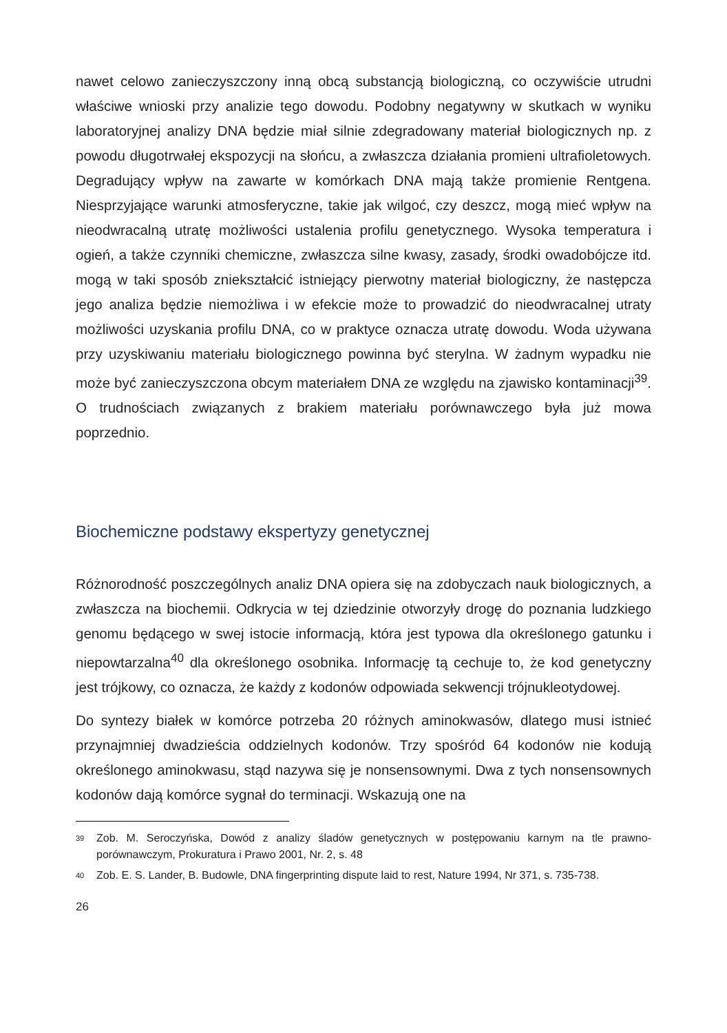nawet celowo zanieczyszczony inną obcą substancją biologiczną, co oczywiście utrudni właściwe wnioski przy analizie tego dowodu. Podobny negatywny w skutkach w wyniku laboratoryjnej analizy DNA będzie miał silnie zdegradowany materiał biologicznych np. z powodu długotrwałej ekspozycji na słońcu, a zwłaszcza działania promieni ultrafioletowych. Degradujący wpływ na zawarte w komórkach DNA mają także promienie Rentgena. Niesprzyjające warunki atmosferyczne, takie jak wilgoć, czy deszcz, mogą mieć wpływ na nieodwracalną utratę możliwości ustalenia profilu genetycznego. Wysoka temperatura i ogień, a także czynniki chemiczne, zwłaszcza silne kwasy, zasady, środki owadobójcze itd. mogą w taki sposób zniekształcić istniejący pierwotny materiał biologiczny, że następcza jego analiza będzie niemożliwa i w efekcie może to prowadzić do nieodwracalnej utraty możliwości uzyskania profilu DNA, co w praktyce oznacza utratę dowodu. Woda używana przy uzyskiwaniu materiału biologicznego powinna być sterylna. W żadnym wypadku nie może być zanieczyszczona obcym materiałem DNA ze względu na zjawisko kontaminacji<sup>39</sup>. O trudnościach związanych z brakiem materiału porównawczego była już mowa poprzednio.
Biochemiczne podstawy ekspertyzy genetycznej
Różnorodność poszczególnych analiz DNA opiera się na zdobyczach nauk biologicznych, a zwłaszcza na biochemii. Odkrycia w tej dziedzinie otworzyły drogę do poznania ludzkiego genomu będącego w swej istocie informacją, która jest typowa dla określonego gatunku i niepowtarzalna<sup>40</sup> dla określonego osobnika. Informację tą cechuje to, że kod genetyczny jest trójkowy, co oznacza, że każdy z kodonów odpowiada sekwencji trójnukleotydowej.
Do syntezy białek w komórce potrzeba 20 różnych aminokwasów, dlatego musi istnieć przynajmniej dwadzieścia oddzielnych kodonów. Trzy spośród 64 kodonów nie kodują określonego aminokwasu, stąd nazywa się je nonsensownymi. Dwa z tych nonsensownych kodonów dają komórce sygnał do terminacji. Wskazują one na
<sup>39</sup> Zob. M. Seroczyńska, Dowód z analizy śladów genetycznych w postępowaniu karnym na tle prawno-porównawczym, Prokuratura i Prawo 2001, Nr. 2, s. 48
<sup>40</sup> Zob. E. S. Lander, B. Budowle, DNA fingerprinting dispute laid to rest, Nature 1994, Nr 371, s. 735-738.
26